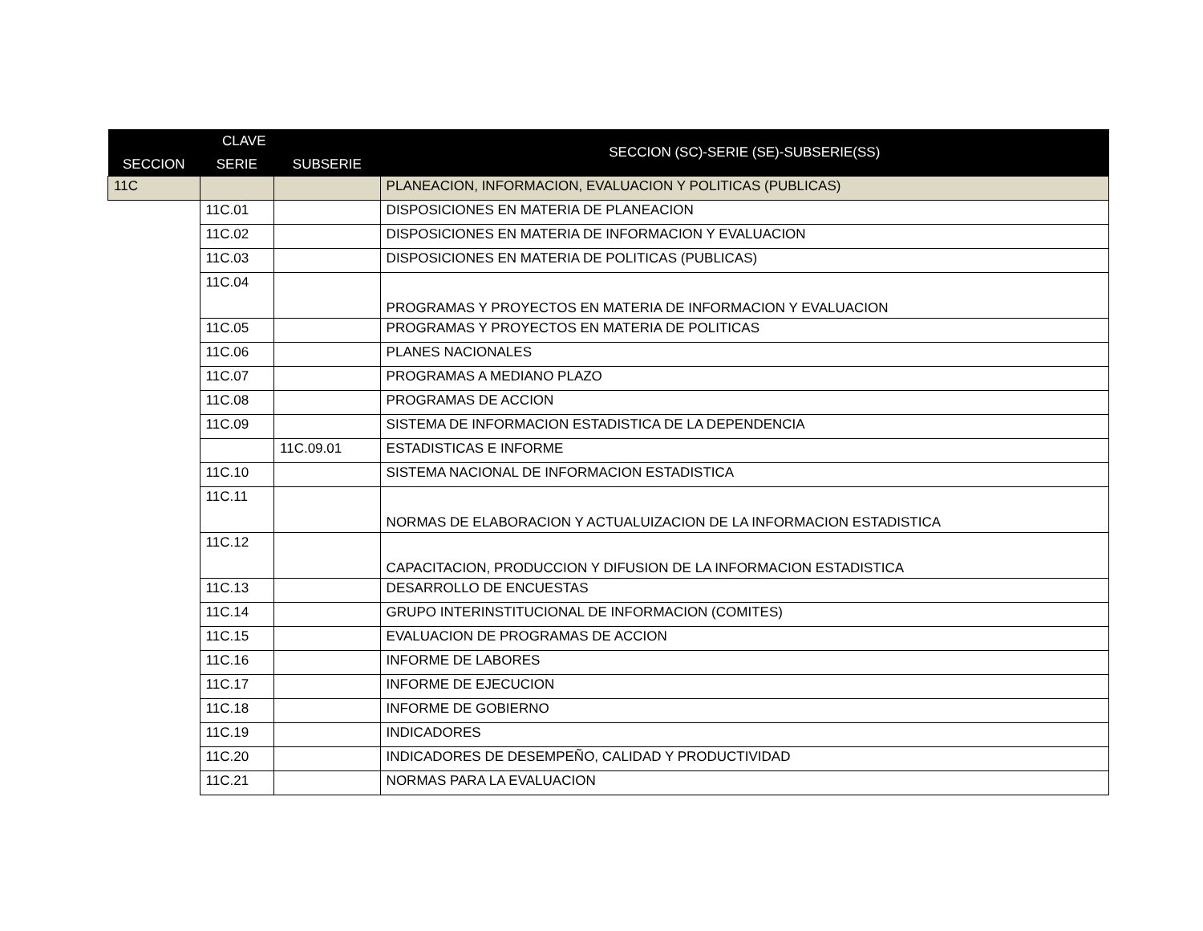| CLAVE | | | SECCION (SC)-SERIE (SE)-SUBSERIE(SS) |
| --- | --- | --- | --- |
| SECCION | SERIE | SUBSERIE | |
| 11C | | | PLANEACION, INFORMACION, EVALUACION Y POLITICAS (PUBLICAS) |
| | 11C.01 | | DISPOSICIONES EN MATERIA DE PLANEACION |
| | 11C.02 | | DISPOSICIONES EN MATERIA DE INFORMACION Y EVALUACION |
| | 11C.03 | | DISPOSICIONES EN MATERIA DE POLITICAS (PUBLICAS) |
| | 11C.04 | | PROGRAMAS Y PROYECTOS EN MATERIA DE INFORMACION Y EVALUACION |
| | 11C.05 | | PROGRAMAS Y PROYECTOS EN MATERIA DE POLITICAS |
| | 11C.06 | | PLANES NACIONALES |
| | 11C.07 | | PROGRAMAS A MEDIANO PLAZO |
| | 11C.08 | | PROGRAMAS DE ACCION |
| | 11C.09 | | SISTEMA DE INFORMACION ESTADISTICA DE LA DEPENDENCIA |
| | | 11C.09.01 | ESTADISTICAS E INFORME |
| | 11C.10 | | SISTEMA NACIONAL DE INFORMACION ESTADISTICA |
| | 11C.11 | | NORMAS DE ELABORACION Y ACTUALUIZACION DE LA INFORMACION ESTADISTICA |
| | 11C.12 | | CAPACITACION, PRODUCCION Y DIFUSION DE LA INFORMACION ESTADISTICA |
| | 11C.13 | | DESARROLLO DE ENCUESTAS |
| | 11C.14 | | GRUPO INTERINSTITUCIONAL DE INFORMACION (COMITES) |
| | 11C.15 | | EVALUACION DE PROGRAMAS DE ACCION |
| | 11C.16 | | INFORME DE LABORES |
| | 11C.17 | | INFORME DE EJECUCION |
| | 11C.18 | | INFORME DE GOBIERNO |
| | 11C.19 | | INDICADORES |
| | 11C.20 | | INDICADORES DE DESEMPEÑO, CALIDAD Y PRODUCTIVIDAD |
| | 11C.21 | | NORMAS PARA LA EVALUACION |